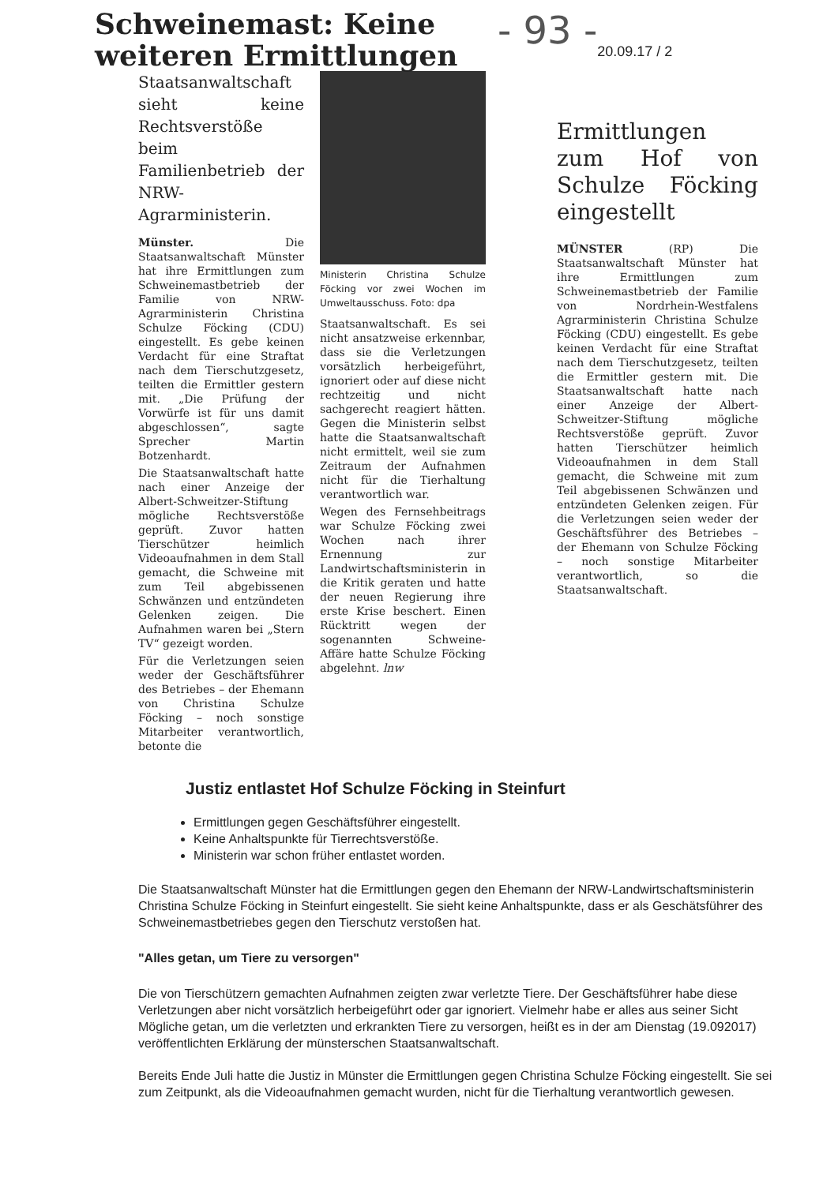Schweinemast: Keine weiteren Ermittlungen
- 93 -
20.09.17 / 2
Staatsanwaltschaft sieht keine Rechtsverstöße beim Familienbetrieb der NRW-Agrarministerin.
Münster. Die Staatsanwaltschaft Münster hat ihre Ermittlungen zum Schweinemastbetrieb der Familie von NRW-Agrarministerin Christina Schulze Föcking (CDU) eingestellt. Es gebe keinen Verdacht für eine Straftat nach dem Tierschutzgesetz, teilten die Ermittler gestern mit. „Die Prüfung der Vorwürfe ist für uns damit abgeschlossen“, sagte Sprecher Martin Botzenhardt.
Die Staatsanwaltschaft hatte nach einer Anzeige der Albert-Schweitzer-Stiftung mögliche Rechtsverstöße geprüft. Zuvor hatten Tierschützer heimlich Videoaufnahmen in dem Stall gemacht, die Schweine mit zum Teil abgebissenen Schwänzen und entzündeten Gelenken zeigen. Die Aufnahmen waren bei „Stern TV“ gezeigt worden.
Für die Verletzungen seien weder der Geschäftsführer des Betriebes – der Ehemann von Christina Schulze Föcking – noch sonstige Mitarbeiter verantwortlich, betonte die
Ministerin Christina Schulze Föcking vor zwei Wochen im Umweltausschuss. Foto: dpa
Staatsanwaltschaft. Es sei nicht ansatzweise erkennbar, dass sie die Verletzungen vorsätzlich herbeigeführt, ignoriert oder auf diese nicht rechtzeitig und nicht sachgerecht reagiert hätten. Gegen die Ministerin selbst hatte die Staatsanwaltschaft nicht ermittelt, weil sie zum Zeitraum der Aufnahmen nicht für die Tierhaltung verantwortlich war.
Wegen des Fernsehbeitrags war Schulze Föcking zwei Wochen nach ihrer Ernennung zur Landwirtschaftsministerin in die Kritik geraten und hatte der neuen Regierung ihre erste Krise beschert. Einen Rücktritt wegen der sogenannten Schweine-Affäre hatte Schulze Föcking abgelehnt. lnw
Ermittlungen zum Hof von Schulze Föcking eingestellt
MÜNSTER (RP) Die Staatsanwaltschaft Münster hat ihre Ermittlungen zum Schweinemastbetrieb der Familie von Nordrhein-Westfalens Agrarministerin Christina Schulze Föcking (CDU) eingestellt. Es gebe keinen Verdacht für eine Straftat nach dem Tierschutzgesetz, teilten die Ermittler gestern mit. Die Staatsanwaltschaft hatte nach einer Anzeige der Albert-Schweitzer-Stiftung mögliche Rechtsverstöße geprüft. Zuvor hatten Tierschützer heimlich Videoaufnahmen in dem Stall gemacht, die Schweine mit zum Teil abgebissenen Schwänzen und entzündeten Gelenken zeigen. Für die Verletzungen seien weder der Geschäftsführer des Betriebes – der Ehemann von Schulze Föcking – noch sonstige Mitarbeiter verantwortlich, so die Staatsanwaltschaft.
Justiz entlastet Hof Schulze Föcking in Steinfurt
Ermittlungen gegen Geschäftsführer eingestellt.
Keine Anhaltspunkte für Tierrechtsverstöße.
Ministerin war schon früher entlastet worden.
Die Staatsanwaltschaft Münster hat die Ermittlungen gegen den Ehemann der NRW-Landwirtschaftsministerin Christina Schulze Föcking in Steinfurt eingestellt. Sie sieht keine Anhaltspunkte, dass er als Geschätsführer des Schweinemastbetriebes gegen den Tierschutz verstoßen hat.
"Alles getan, um Tiere zu versorgen"
Die von Tierschützern gemachten Aufnahmen zeigten zwar verletzte Tiere. Der Geschäftsführer habe diese Verletzungen aber nicht vorsätzlich herbeigeführt oder gar ignoriert. Vielmehr habe er alles aus seiner Sicht Mögliche getan, um die verletzten und erkrankten Tiere zu versorgen, heißt es in der am Dienstag (19.092017) veröffentlichten Erklärung der münsterschen Staatsanwaltschaft.
Bereits Ende Juli hatte die Justiz in Münster die Ermittlungen gegen Christina Schulze Föcking eingestellt. Sie sei zum Zeitpunkt, als die Videoaufnahmen gemacht wurden, nicht für die Tierhaltung verantwortlich gewesen.